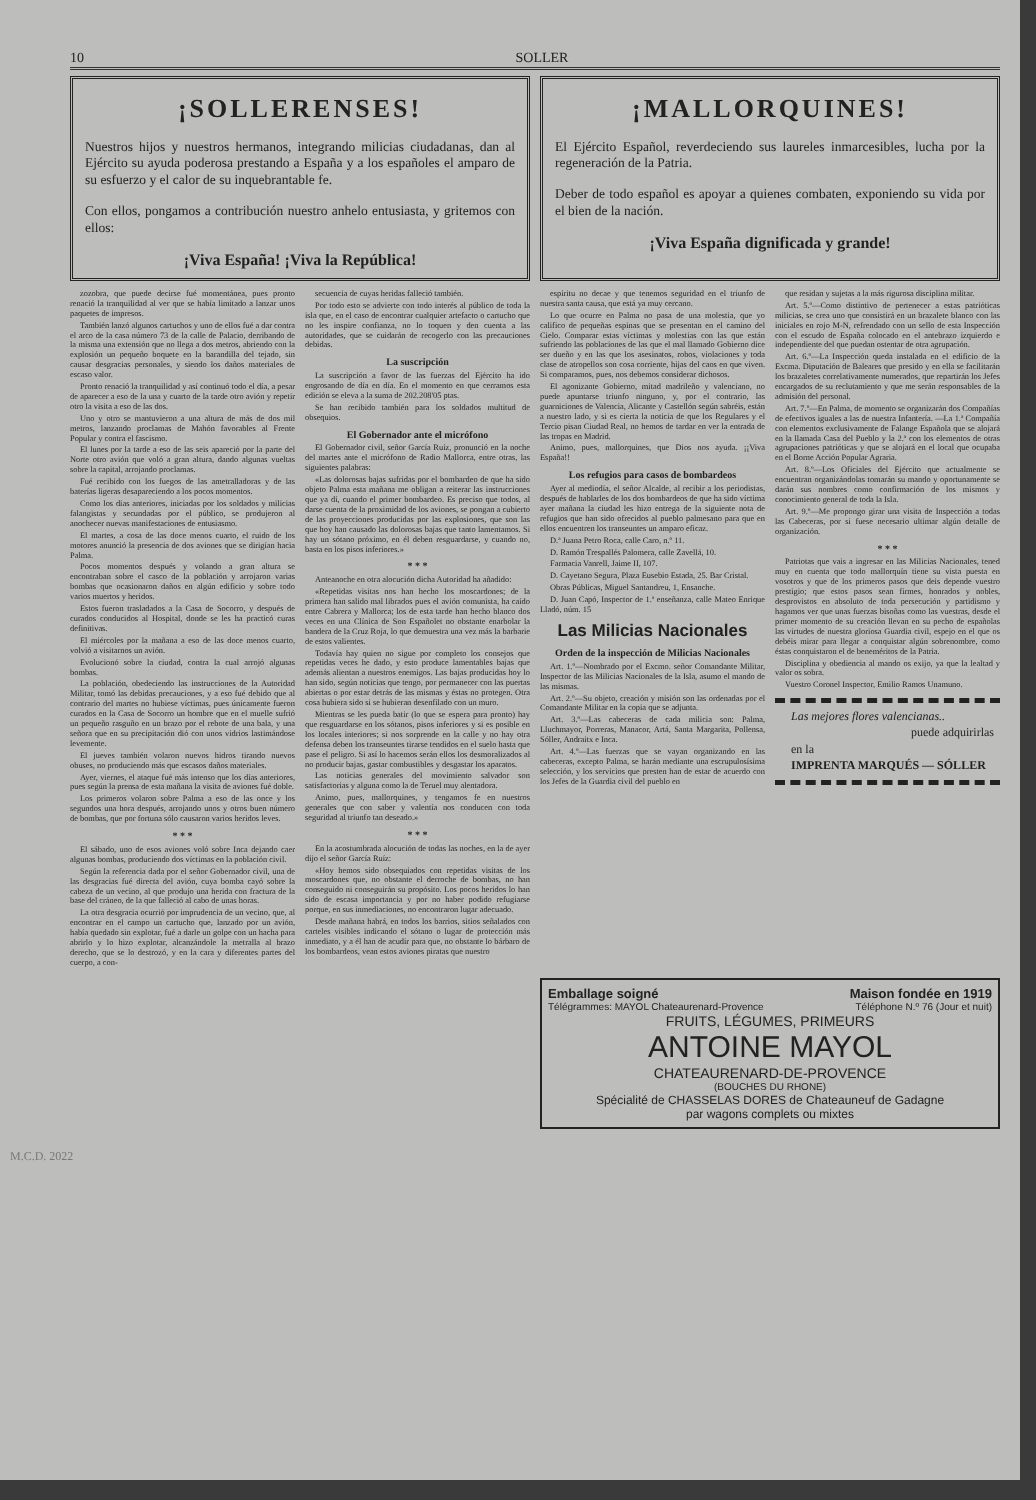10 SOLLER
¡SOLLERENSES!
Nuestros hijos y nuestros hermanos, integrando milicias ciudadanas, dan al Ejército su ayuda poderosa prestando a España y a los españoles el amparo de su esfuerzo y el calor de su inquebrantable fe.
Con ellos, pongamos a contribución nuestro anhelo entusiasta, y gritemos con ellos:
¡Viva España! ¡Viva la República!
¡MALLORQUINES!
El Ejército Español, reverdeciendo sus laureles inmarcesibles, lucha por la regeneración de la Patria.
Deber de todo español es apoyar a quienes combaten, exponiendo su vida por el bien de la nación.
¡Viva España dignificada y grande!
zozobra, que puede decirse fué momentánea, pues pronto renació la tranquilidad al ver que se había limitado a lanzar unos paquetes de impresos.
También lanzó algunos cartuchos y uno de ellos fué a dar contra el arco de la casa número 73 de la calle de Palacio, derribando de la misma una extensión que no llega a dos metros, abriendo con la explosión un pequeño boquete en la barandilla del tejado, sin causar desgracias personales, y siendo los daños materiales de escaso valor.
Pronto renació la tranquilidad y así continuó todo el día, a pesar de aparecer a eso de la una y cuarto de la tarde otro avión y repetir otro la visita a eso de las dos.
Uno y otro se mantuvieron a una altura de más de dos mil metros, lanzando proclamas de Mahón favorables al Frente Popular y contra el fascismo.
El lunes por la tarde a eso de las seis apareció por la parte del Norte otro avión que voló a gran altura, dando algunas vueltas sobre la capital, arrojando proclamas.
Fué recibido con los fuegos de las ametralladoras y de las baterías ligeras desapareciendo a los pocos momentos.
Como los días anteriores, iniciadas por los soldados y milicias falangistas y secundadas por el público, se produjeron al anochecer nuevas manifestaciones de entusiasmo.
El martes, a cosa de las doce menos cuarto, el ruido de los motores anunció la presencia de dos aviones que se dirigían hacia Palma.
Pocos momentos después y volando a gran altura se encontraban sobre el casco de la población y arrojaron varias bombas que ocasionaron daños en algún edificio y sobre todo varios muertos y heridos.
Estos fueron trasladados a la Casa de Socorro, y después de curados conducidos al Hospital, donde se les ha practicó curas definitivas.
El miércoles por la mañana a eso de las doce menos cuarto, volvió a visitarnos un avión.
Evolucionó sobre la ciudad, contra la cual arrojó algunas bombas.
La población, obedeciendo las instrucciones de la Autoridad Militar, tomó las debidas precauciones, y a eso fué debido que al contrario del martes no hubiese víctimas, pues únicamente fueron curados en la Casa de Socorro un hombre que en el muelle sufrió un pequeño rasguño en un brazo por el rebote de una bala, y una señora que en su precipitación dió con unos vidrios lastimándose levemente.
El jueves también volaron nuevos hidros tirando nuevos obuses, no produciendo más que escasos daños materiales.
Ayer, viernes, el ataque fué más intenso que los días anteriores, pues según la prensa de esta mañana la visita de aviones fué doble.
Los primeros volaron sobre Palma a eso de las once y los segundos una hora después, arrojando unos y otros buen número de bombas, que por fortuna sólo causaron varios heridos leves.
* * *
El sábado, uno de esos aviones voló sobre Inca dejando caer algunas bombas, produciendo dos víctimas en la población civil.
Según la referencia dada por el señor Gobernador civil, una de las desgracias fué directa del avión, cuya bomba cayó sobre la cabeza de un vecino, al que produjo una herida con fractura de la base del cráneo, de la que falleció al cabo de unas horas.
La otra desgracia ocurrió por imprudencia de un vecino, que, al encontrar en el campo un cartucho que, lanzado por un avión, había quedado sin explotar, fué a darle un golpe con un hacha para abrirlo y lo hizo explotar, alcanzándole la metralla al brazo derecho, que se lo destrozó, y en la cara y diferentes partes del cuerpo, a con-
secuencia de cuyas heridas falleció también.
Por todo esto se advierte con todo interés al público de toda la isla que, en el caso de encontrar cualquier artefacto o cartucho que no les inspire confianza, no lo toquen y den cuenta a las autoridades, que se cuidarán de recogerlo con las precauciones debidas.
La suscripción
La suscripción a favor de las fuerzas del Ejército ha ido engrosando de día en día. En el momento en que cerramos esta edición se eleva a la suma de 202.208'05 ptas.
Se han recibido también para los soldados multitud de obsequios.
El Gobernador ante el micrófono
El Gobernador civil, señor García Ruíz, pronunció en la noche del martes ante el micrófono de Radio Mallorca, entre otras, las siguientes palabras:
«Las dolorosas bajas sufridas por el bombardeo de que ha sido objeto Palma esta mañana me obligan a reiterar las instrucciones que ya dí, cuando el primer bombardeo. Es preciso que todos, al darse cuenta de la proximidad de los aviones, se pongan a cubierto de las proyecciones producidas por las explosiones, que son las que hoy han causado las dolorosas bajas que tanto lamentamos. Si hay un sótano próximo, en él deben resguardarse, y cuando no, basta en los pisos inferiores.»
* * *
Anteanoche en otra alocución dicha Autoridad ha añadido:
«Repetidas visitas nos han hecho los moscardones; de la primera han salido mal librados pues el avión comunista, ha caído entre Cabrera y Mallorca; los de esta tarde han hecho blanco dos veces en una Clínica de Son Españolet no obstante enarbolar la bandera de la Cruz Roja, lo que demuestra una vez más la barbarie de estos valientes.
Todavía hay quien no sigue por completo los consejos que repetidas veces he dado, y esto produce lamentables bajas que además alientan a nuestros enemigos. Las bajas producidas hoy lo han sido, según noticias que tengo, por permanecer con las puertas abiertas o por estar detrás de las mismas y éstas no protegen. Otra cosa hubiera sido si se hubieran desenfilado con un muro.
Mientras se les pueda batir (lo que se espera para pronto) hay que resguardarse en los sótanos, pisos inferiores y si es posible en los locales interiores; si nos sorprende en la calle y no hay otra defensa deben los transeuntes tirarse tendidos en el suelo hasta que pase el peligro. Si así lo hacemos serán ellos los desmoralizados al no producir bajas, gastar combustibles y desgastar los aparatos.
Las noticias generales del movimiento salvador son satisfactorias y alguna como la de Teruel muy alentadora.
Animo, pues, mallorquines, y tengamos fe en nuestros generales que con saber y valentía nos conducen con toda seguridad al triunfo tan deseado.»
* * *
En la acostumbrada alocución de todas las noches, en la de ayer dijo el señor García Ruíz:
«Hoy hemos sido obsequiados con repetidas visitas de los moscardones que, no obstante el derroche de bombas, no han conseguido ni conseguirán su propósito. Los pocos heridos lo han sido de escasa importancia y por no haber podido refugiarse porque, en sus inmediaciones, no encontraron lugar adecuado.
Desde mañana habrá, en todos los barrios, sitios señalados con carteles visibles indicando el sótano o lugar de protección más inmediato, y a él han de acudir para que, no obstante lo bárbaro de los bombardeos, vean estos aviones piratas que nuestro
espíritu no decae y que tenemos seguridad en el triunfo de nuestra santa causa, que está ya muy cercano.
Lo que ocurre en Palma no pasa de una molestia, que yo califico de pequeñas espinas que se presentan en el camino del Cielo. Comparar estas víctimas y molestias con las que están sufriendo las poblaciones de las que el mal llamado Gobierno dice ser dueño y en las que los asesinatos, robos, violaciones y toda clase de atropellos son cosa corriente, hijas del caos en que viven. Si comparamos, pues, nos debemos considerar dichosos.
El agonizante Gobierno, mitad madrileño y valenciano, no puede apuntarse triunfo ninguno, y, por el contrario, las guarniciones de Valencia, Alicante y Castellón según sabréis, están a nuestro lado, y si es cierta la noticia de que los Regulares y el Tercio pisan Ciudad Real, no hemos de tardar en ver la entrada de las tropas en Madrid.
Animo, pues, mallorquines, que Dios nos ayuda. ¡¡Viva España!!
Los refugios para casos de bombardeos
Ayer al mediodía, el señor Alcalde, al recibir a los periodistas, después de hablarles de los dos bombardeos de que ha sido víctima ayer mañana la ciudad les hizo entrega de la siguiente nota de refugios que han sido ofrecidos al pueblo palmesano para que en ellos encuentren los transeuntes un amparo eficaz.
D.ª Juana Petro Roca, calle Caro, n.º 11.
D. Ramón Trespallés Palomera, calle Zavellá, 10.
Farmacia Vanrell, Jaime II, 107.
D. Cayetano Segura, Plaza Eusebio Estada, 25. Bar Cristal.
Obras Públicas, Miguel Santandreu, 1, Ensanche.
D. Juan Capó, Inspector de 1.ª enseñanza, calle Mateo Enrique Lladó, núm. 15
Las Milicias Nacionales
Orden de la inspección de Milicias Nacionales
Art. 1.º—Nombrado por el Excmo. señor Comandante Militar, Inspector de las Milicias Nacionales de la Isla, asumo el mando de las mismas.
Art. 2.º—Su objeto, creación y misión son las ordenadas por el Comandante Militar en la copia que se adjunta.
Art. 3.º—Las cabeceras de cada milicia son: Palma, Lluchmayor, Porreras, Manacor, Artá, Santa Margarita, Pollensa, Sóller, Andraitx e Inca.
Art. 4.º—Las fuerzas que se vayan organizando en las cabeceras, excepto Palma, se harán mediante una escrupulosísima selección, y los servicios que presten han de estar de acuerdo con los Jefes de la Guardia civil del pueblo en
que residan y sujetas a la más rigurosa disciplina militar.
Art. 5.º—Como distintivo de pertenecer a estas patrióticas milicias, se crea uno que consistirá en un brazalete blanco con las iniciales en rojo M-N, refrendado con un sello de esta Inspección con el escudo de España colocado en el antebrazo izquierdo e independiente del que puedan ostentar de otra agrupación.
Art. 6.º—La Inspección queda instalada en el edificio de la Excma. Diputación de Baleares que presido y en ella se facilitarán los brazaletes correlativamente numerados, que repartirán los Jefes encargados de su reclutamiento y que me serán responsables de la admisión del personal.
Art. 7.º—En Palma, de momento se organizarán dos Compañías de efectivos iguales a las de nuestra Infantería. —La 1.ª Compañía con elementos exclusivamente de Falange Española que se alojará en la llamada Casa del Pueblo y la 2.ª con los elementos de otras agrupaciones patrióticas y que se alojará en el local que ocupaba en el Borne Acción Popular Agraria.
Art. 8.º—Los Oficiales del Ejército que actualmente se encuentran organizándolas tomarán su mando y oportunamente se darán sus nombres como confirmación de los mismos y conocimiento general de toda la Isla.
Art. 9.º—Me propongo girar una visita de Inspección a todas las Cabeceras, por si fuese necesario ultimar algún detalle de organización.
* * *
Patriotas que vais a ingresar en las Milicias Nacionales, tened muy en cuenta que todo mallorquín tiene su vista puesta en vosotros y que de los primeros pasos que deis depende vuestro prestigio; que estos pasos sean firmes, honrados y nobles, desprovistos en absoluto de toda persecución y partidismo y hagamos ver que unas fuerzas bisoñas como las vuestras, desde el primer momento de su creación llevan en su pecho de españolas las virtudes de nuestra gloriosa Guardia civil, espejo en el que os debéis mirar para llegar a conquistar algún sobrenombre, como éstas conquistaron el de beneméritos de la Patria.
Disciplina y obediencia al mando os exijo, ya que la lealtad y valor os sobra.
Vuestro Coronel Inspector, Emilio Ramos Unamuno.
Las mejores flores valencianas..
puede adquirirlas
en la
IMPRENTA MARQUÉS — SÓLLER
Emballage soigné Maison fondée en 1919
Télégrammes: MAYOL Chateaurenard-Provence Téléphone N.º 76 (Jour et nuit)
FRUITS, LÉGUMES, PRIMEURS
ANTOINE MAYOL
CHATEAURENARD-DE-PROVENCE
(BOUCHES DU RHONE)
Spécialité de CHASSELAS DORES de Chateauneuf de Gadagne
par wagons complets ou mixtes
M.C.D. 2022